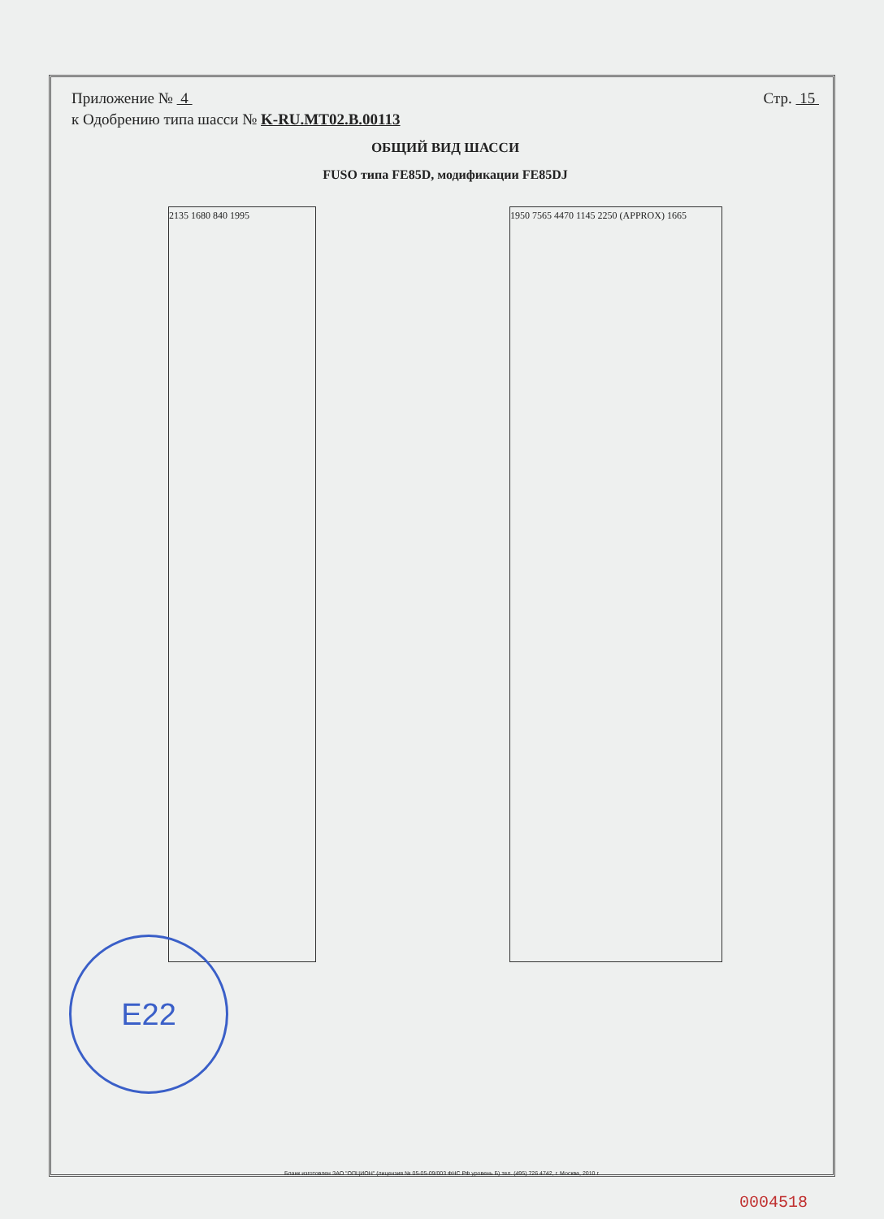Приложение № 4 Стр. 15
к Одобрению типа шасси № K-RU.MT02.B.00113
ОБЩИЙ ВИД ШАССИ
FUSO типа FE85D, модификации FE85DJ
2135 1680 840 1995 1950 7565 4470 1145 2250 (APPROX) 1665
E22
Бланк изготовлен ЗАО "ОПЦИОН" (лицензия № 05-05-09/003 ФНС РФ уровень Б) тел. (495) 726 4742, г. Москва, 2010 г.
0004518